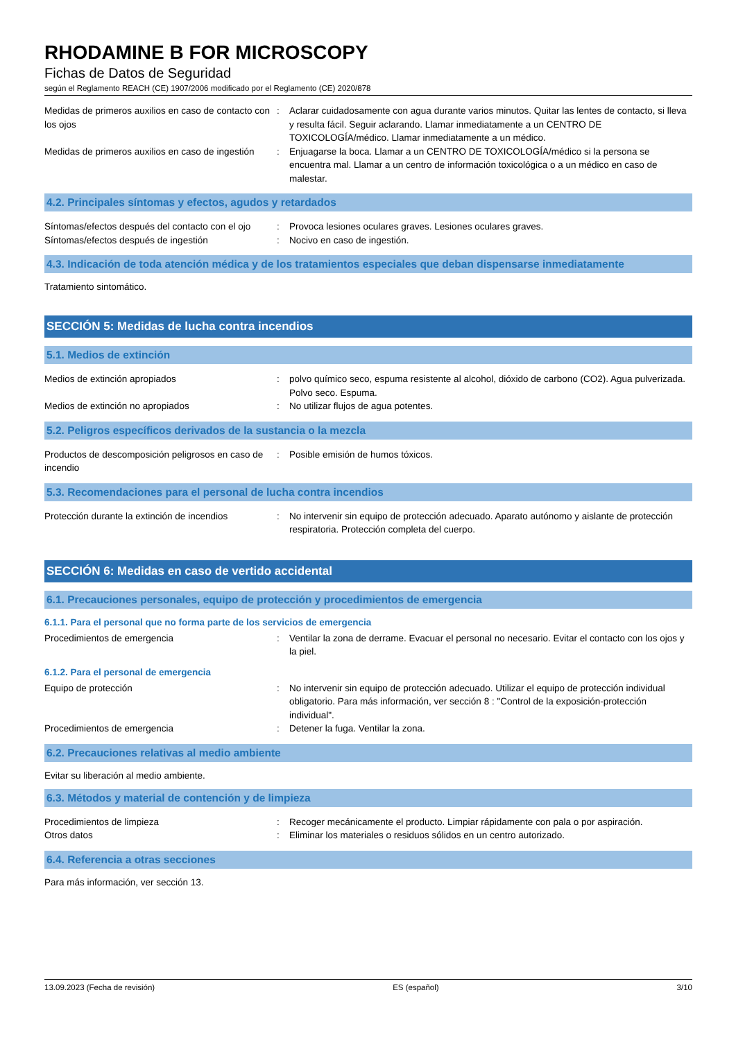RHODAMINE B FOR MICROSCOPY
Fichas de Datos de Seguridad
según el Reglamento REACH (CE) 1907/2006 modificado por el Reglamento (CE) 2020/878
Medidas de primeros auxilios en caso de contacto con los ojos
: Aclarar cuidadosamente con agua durante varios minutos. Quitar las lentes de contacto, si lleva y resulta fácil. Seguir aclarando. Llamar inmediatamente a un CENTRO DE TOXICOLOGÍA/médico. Llamar inmediatamente a un médico.
Medidas de primeros auxilios en caso de ingestión
: Enjuagarse la boca. Llamar a un CENTRO DE TOXICOLOGÍA/médico si la persona se encuentra mal. Llamar a un centro de información toxicológica o a un médico en caso de malestar.
4.2. Principales síntomas y efectos, agudos y retardados
Síntomas/efectos después del contacto con el ojo
: Provoca lesiones oculares graves. Lesiones oculares graves.
Síntomas/efectos después de ingestión : Nocivo en caso de ingestión.
4.3. Indicación de toda atención médica y de los tratamientos especiales que deban dispensarse inmediatamente
Tratamiento sintomático.
SECCIÓN 5: Medidas de lucha contra incendios
5.1. Medios de extinción
Medios de extinción apropiados : polvo químico seco, espuma resistente al alcohol, dióxido de carbono (CO2). Agua pulverizada. Polvo seco. Espuma.
Medios de extinción no apropiados : No utilizar flujos de agua potentes.
5.2. Peligros específicos derivados de la sustancia o la mezcla
Productos de descomposición peligrosos en caso de incendio
: Posible emisión de humos tóxicos.
5.3. Recomendaciones para el personal de lucha contra incendios
Protección durante la extinción de incendios
: No intervenir sin equipo de protección adecuado. Aparato autónomo y aislante de protección respiratoria. Protección completa del cuerpo.
SECCIÓN 6: Medidas en caso de vertido accidental
6.1. Precauciones personales, equipo de protección y procedimientos de emergencia
6.1.1. Para el personal que no forma parte de los servicios de emergencia
Procedimientos de emergencia : Ventilar la zona de derrame. Evacuar el personal no necesario. Evitar el contacto con los ojos y la piel.
6.1.2. Para el personal de emergencia
Equipo de protección : No intervenir sin equipo de protección adecuado. Utilizar el equipo de protección individual obligatorio. Para más información, ver sección 8 : "Control de la exposición-protección individual".
Procedimientos de emergencia : Detener la fuga. Ventilar la zona.
6.2. Precauciones relativas al medio ambiente
Evitar su liberación al medio ambiente.
6.3. Métodos y material de contención y de limpieza
Procedimientos de limpieza : Recoger mecánicamente el producto. Limpiar rápidamente con pala o por aspiración.
Otros datos : Eliminar los materiales o residuos sólidos en un centro autorizado.
6.4. Referencia a otras secciones
Para más información, ver sección 13.
13.09.2023 (Fecha de revisión) ES (español) 3/10